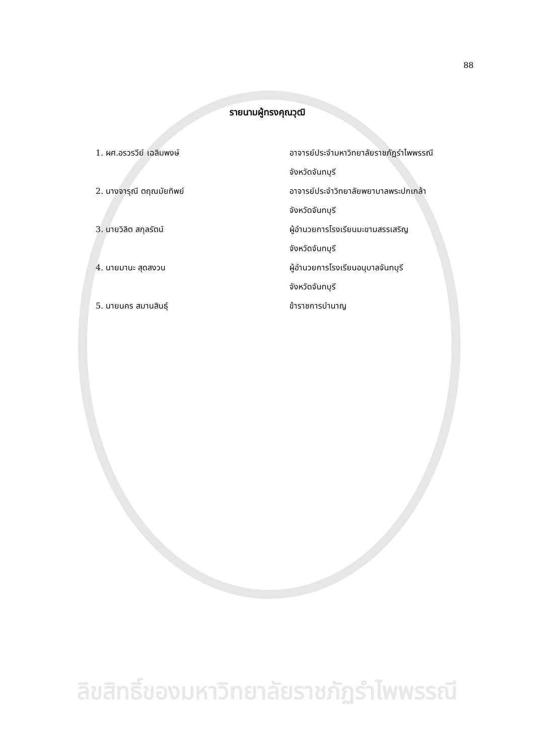88
รายนามผู้ทรงคุณวุฒิ
1. ผศ.อรวรวีย์ เฉลิมพงษ์ อาจารย์ประจำมหาวิทยาลัยราชภัฏรำไพพรรณี
จังหวัดจันทบุรี
2. นางจารุณี ตฤณมัยทิพย์ อาจารย์ประจำวิทยาลัยพยาบาลพระปกเกล้า
จังหวัดจันทบุรี
3. นายวิลิต สกุลรัตน์ ผู้อำนวยการโรงเรียนมะขามสรรเสริญ
จังหวัดจันทบุรี
4. นายมานะ สุดสงวน ผู้อำนวยการโรงเรียนอนุบาลจันทบุรี
จังหวัดจันทบุรี
5. นายนคร สมานสินธุ์ ข้าราชการบำนาญ
ลิขสิทธิ์ของมหาวิทยาลัยราชภัฏรำไพพรรณี